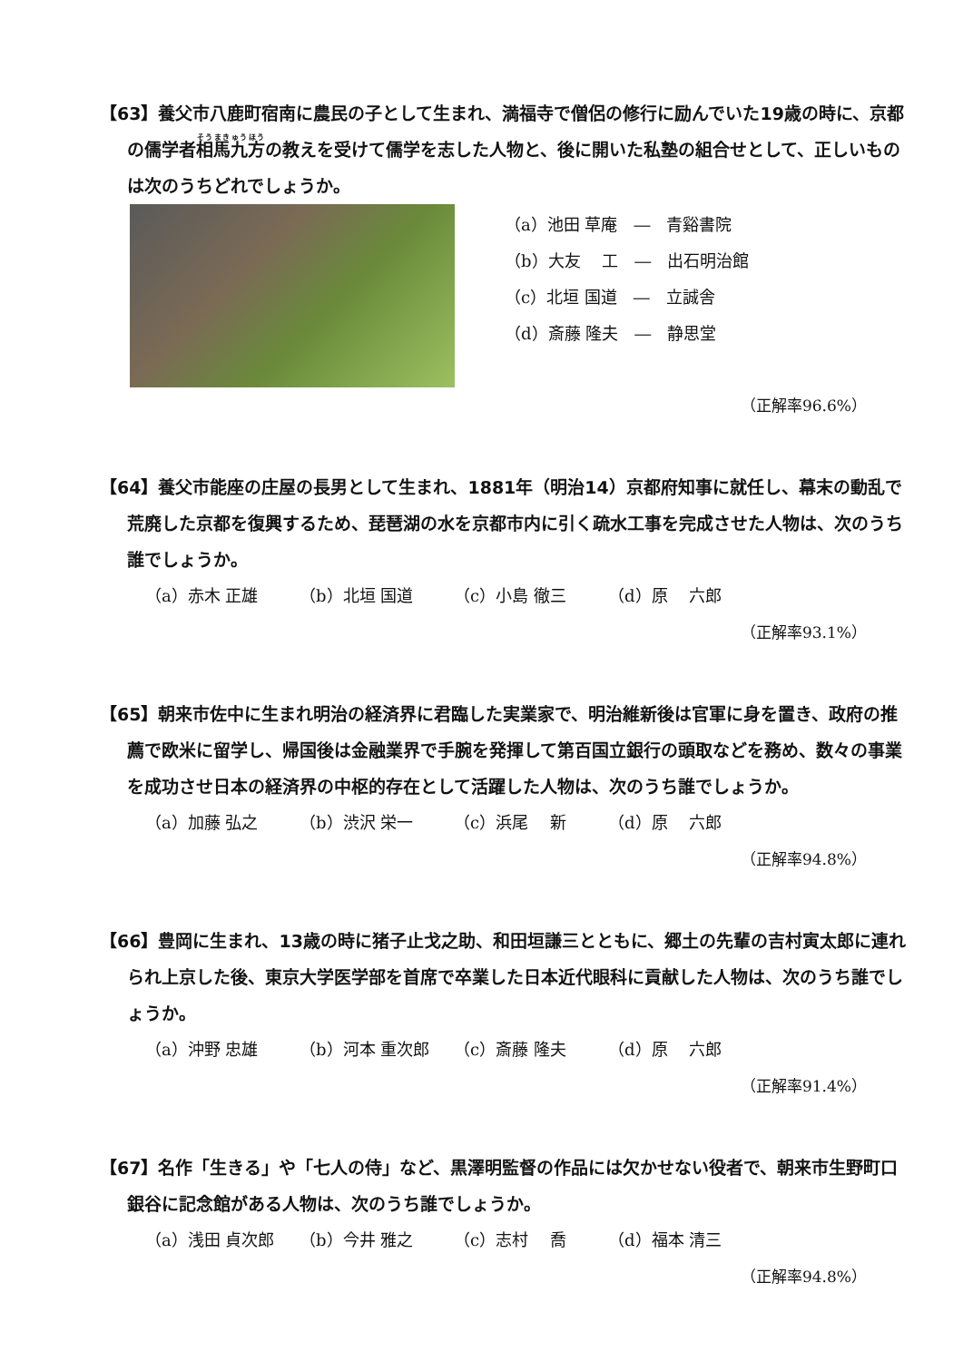【63】養父市八鹿町宿南に農民の子として生まれ、満福寺で僧侶の修行に励んでいた19歳の時に、京都の儒学者相馬九方の教えを受けて儒学を志した人物と、後に開いた私塾の組合せとして、正しいものは次のうちどれでしょうか。
（a）池田 草庵　―　青谿書院
（b）大友　 工　―　出石明治館
（c）北垣 国道　―　立誠舎
（d）斎藤 隆夫　―　静思堂
（正解率96.6%）
【64】養父市能座の庄屋の長男として生まれ、1881年（明治14）京都府知事に就任し、幕末の動乱で荒廃した京都を復興するため、琵琶湖の水を京都市内に引く疏水工事を完成させた人物は、次のうち誰でしょうか。
（a）赤木 正雄 （b）北垣 国道 （c）小島 徹三 （d）原　 六郎
（正解率93.1%）
【65】朝来市佐中に生まれ明治の経済界に君臨した実業家で、明治維新後は官軍に身を置き、政府の推薦で欧米に留学し、帰国後は金融業界で手腕を発揮して第百国立銀行の頭取などを務め、数々の事業を成功させ日本の経済界の中枢的存在として活躍した人物は、次のうち誰でしょうか。
（a）加藤 弘之 （b）渋沢 栄一 （c）浜尾　 新 （d）原　 六郎
（正解率94.8%）
【66】豊岡に生まれ、13歳の時に猪子止戈之助、和田垣謙三とともに、郷土の先輩の吉村寅太郎に連れられ上京した後、東京大学医学部を首席で卒業した日本近代眼科に貢献した人物は、次のうち誰でしょうか。
（a）沖野 忠雄 （b）河本 重次郎 （c）斎藤 隆夫 （d）原　 六郎
（正解率91.4%）
【67】名作「生きる」や「七人の侍」など、黒澤明監督の作品には欠かせない役者で、朝来市生野町口銀谷に記念館がある人物は、次のうち誰でしょうか。
（a）浅田 貞次郎 （b）今井 雅之 （c）志村　 喬 （d）福本 清三
（正解率94.8%）